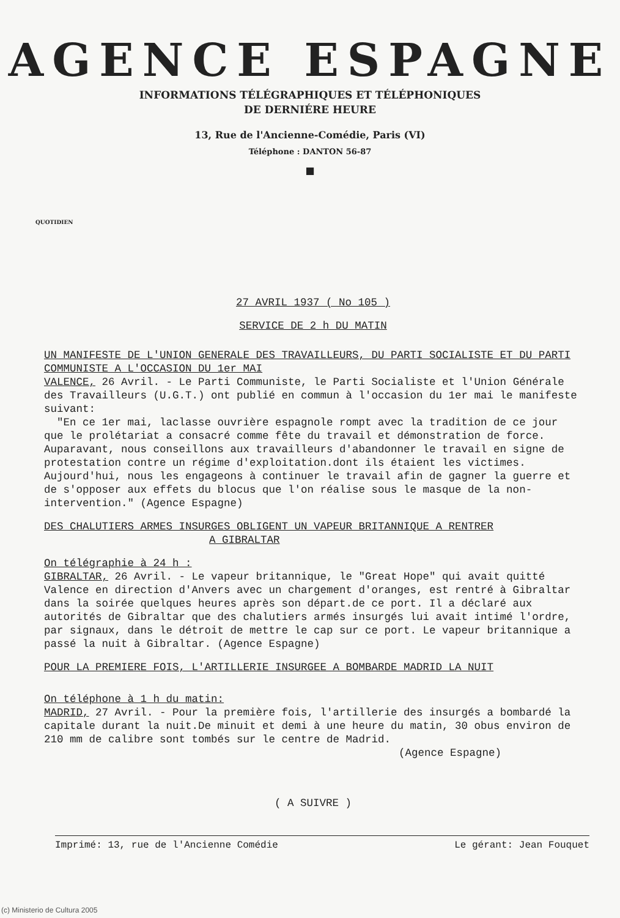AGENCE ESPAGNE
INFORMATIONS TÉLÉGRAPHIQUES ET TÉLÉPHONIQUES
DE DERNIÉRE HEURE
13, Rue de l'Ancienne-Comédie, Paris (VI)
Téléphone : DANTON 56-87
■
QUOTIDIEN
27 AVRIL 1937 ( No 105 )
SERVICE DE 2 h DU MATIN
UN MANIFESTE DE L'UNION GENERALE DES TRAVAILLEURS, DU PARTI SOCIALISTE ET DU PARTI COMMUNISTE A L'OCCASION DU 1er MAI
VALENCE, 26 Avril. - Le Parti Communiste, le Parti Socialiste et l'Union Générale des Travailleurs (U.G.T.) ont publié en commun à l'occasion du 1er mai le manifeste suivant:
"En ce 1er mai, laclasse ouvrière espagnole rompt avec la tradition de ce jour que le prolétariat a consacré comme fête du travail et démonstration de force. Auparavant, nous conseillons aux travailleurs d'abandonner le travail en signe de protestation contre un régime d'exploitation.dont ils étaient les victimes. Aujourd'hui, nous les engageons à continuer le travail afin de gagner la guerre et de s'opposer aux effets du blocus que l'on réalise sous le masque de la non-intervention." (Agence Espagne)
DES CHALUTIERS ARMES INSURGES OBLIGENT UN VAPEUR BRITANNIQUE A RENTRER
A GIBRALTAR
On télégraphie à 24 h :
GIBRALTAR, 26 Avril. - Le vapeur britannique, le "Great Hope" qui avait quitté Valence en direction d'Anvers avec un chargement d'oranges, est rentré à Gibraltar dans la soirée quelques heures après son départ.de ce port. Il a déclaré aux autorités de Gibraltar que des chalutiers armés insurgés lui avait intimé l'ordre, par signaux, dans le détroit de mettre le cap sur ce port. Le vapeur britannique a passé la nuit à Gibraltar. (Agence Espagne)
POUR LA PREMIERE FOIS, L'ARTILLERIE INSURGEE A BOMBARDE MADRID LA NUIT
On téléphone à 1 h du matin:
MADRID, 27 Avril. - Pour la première fois, l'artillerie des insurgés a bombardé la capitale durant la nuit.De minuit et demi à une heure du matin, 30 obus environ de 210 mm de calibre sont tombés sur le centre de Madrid.
(Agence Espagne)
( A SUIVRE )
Imprimé: 13, rue de l'Ancienne Comédie Le gérant: Jean Fouquet
(c) Ministerio de Cultura 2005